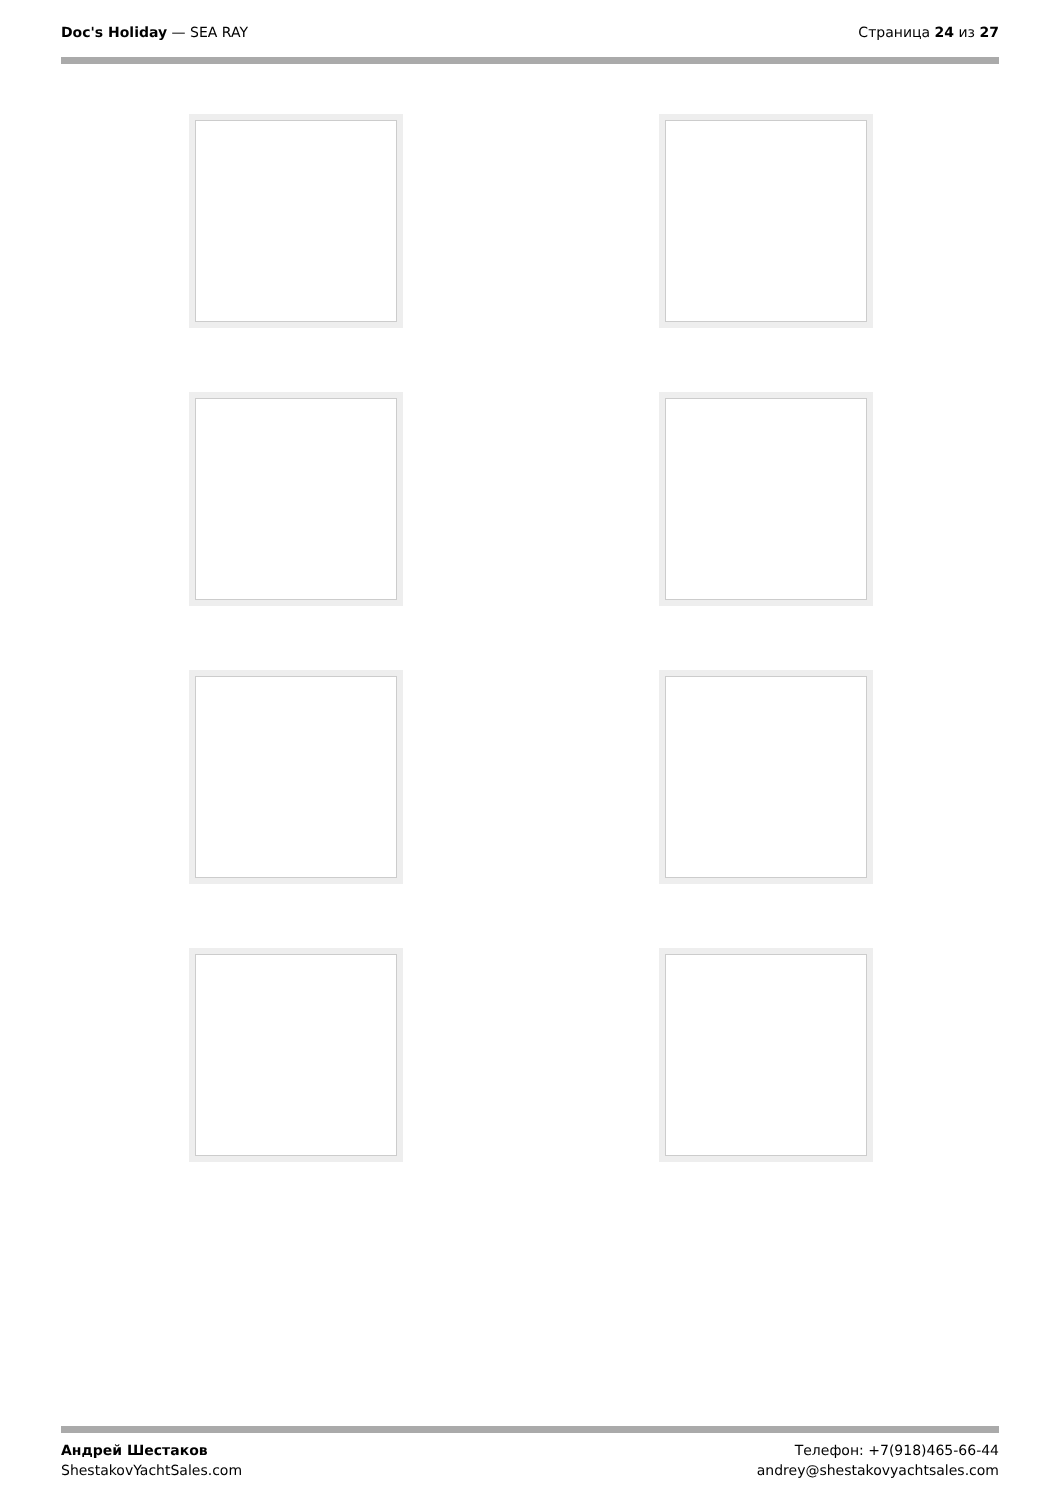Doc's Holiday — SEA RAY Страница 24 из 27
Андрей Шестаков
ShestakovYachtSales.com
Телефон: +7(918)465-66-44
andrey@shestakovyachtsales.com